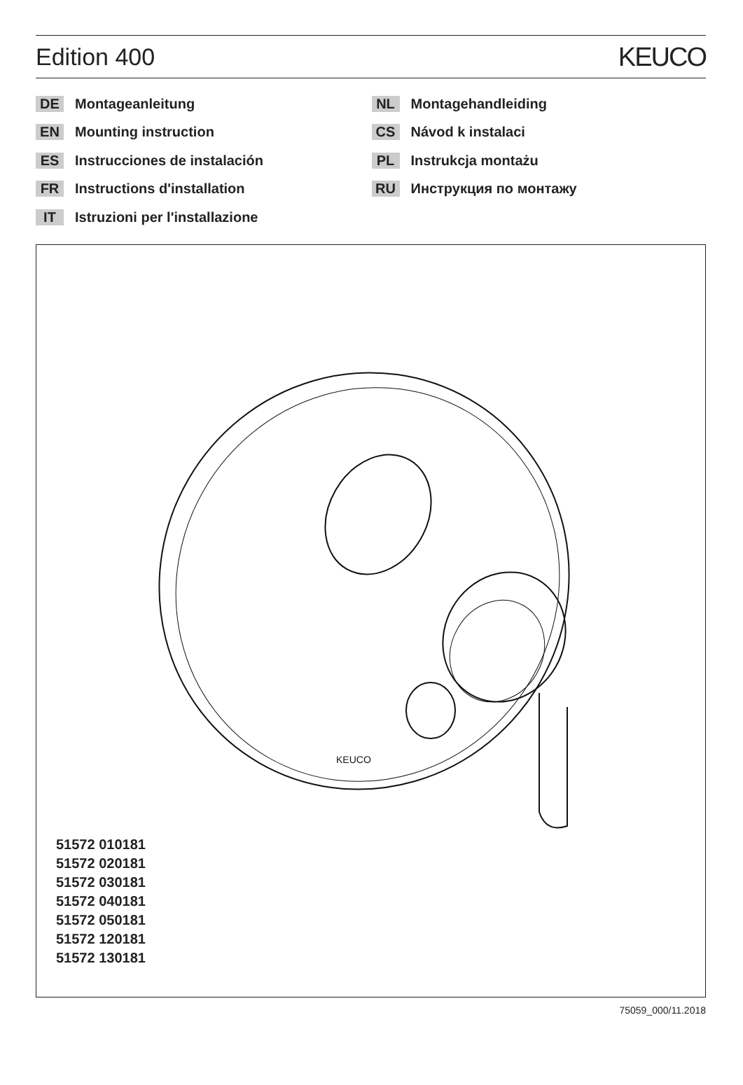Edition 400 KEUCO
DE Montageanleitung
EN Mounting instruction
ES Instrucciones de instalación
FR Instructions d'installation
IT Istruzioni per l'installazione
NL Montagehandleiding
CS Návod k instalaci
PL Instrukcja montażu
RU Инструкция по монтажу
KEUCO
51572 010181
51572 020181
51572 030181
51572 040181
51572 050181
51572 120181
51572 130181
75059_000/11.2018